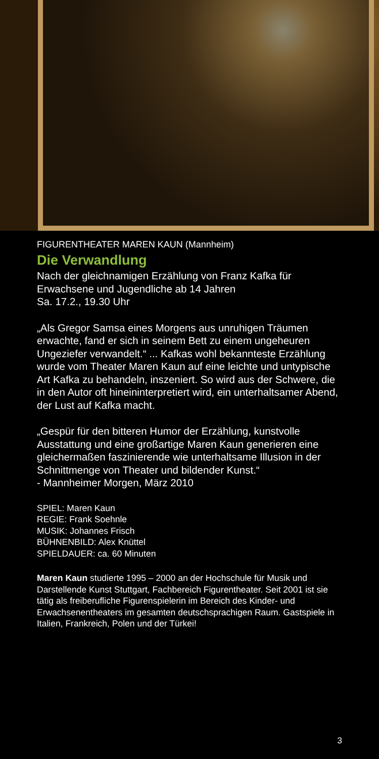FIGURENTHEATER MAREN KAUN (Mannheim)
Die Verwandlung
Nach der gleichnamigen Erzählung von Franz Kafka für Erwachsene und Jugendliche ab 14 Jahren
Sa. 17.2., 19.30 Uhr
„Als Gregor Samsa eines Morgens aus unruhigen Träumen erwachte, fand er sich in seinem Bett zu einem ungeheuren Ungeziefer verwandelt.“ ... Kafkas wohl bekannteste Erzählung wurde vom Theater Maren Kaun auf eine leichte und untypische Art Kafka zu behandeln, inszeniert. So wird aus der Schwere, die in den Autor oft hineininterpretiert wird, ein unterhaltsamer Abend, der Lust auf Kafka macht.
„Gespür für den bitteren Humor der Erzählung, kunstvolle Ausstattung und eine großartige Maren Kaun generieren eine gleichermaßen faszinierende wie unterhaltsame Illusion in der Schnittmenge von Theater und bildender Kunst.“
- Mannheimer Morgen, März 2010
SPIEL: Maren Kaun
REGIE: Frank Soehnle
MUSIK: Johannes Frisch
BÜHNENBILD: Alex Knüttel
SPIELDAUER: ca. 60 Minuten
Maren Kaun studierte 1995 – 2000 an der Hochschule für Musik und Darstellende Kunst Stuttgart, Fachbereich Figurentheater. Seit 2001 ist sie tätig als freiberufliche Figurenspielerin im Bereich des Kinder- und Erwachsenentheaters im gesamten deutschsprachigen Raum. Gastspiele in Italien, Frankreich, Polen und der Türkei!
3